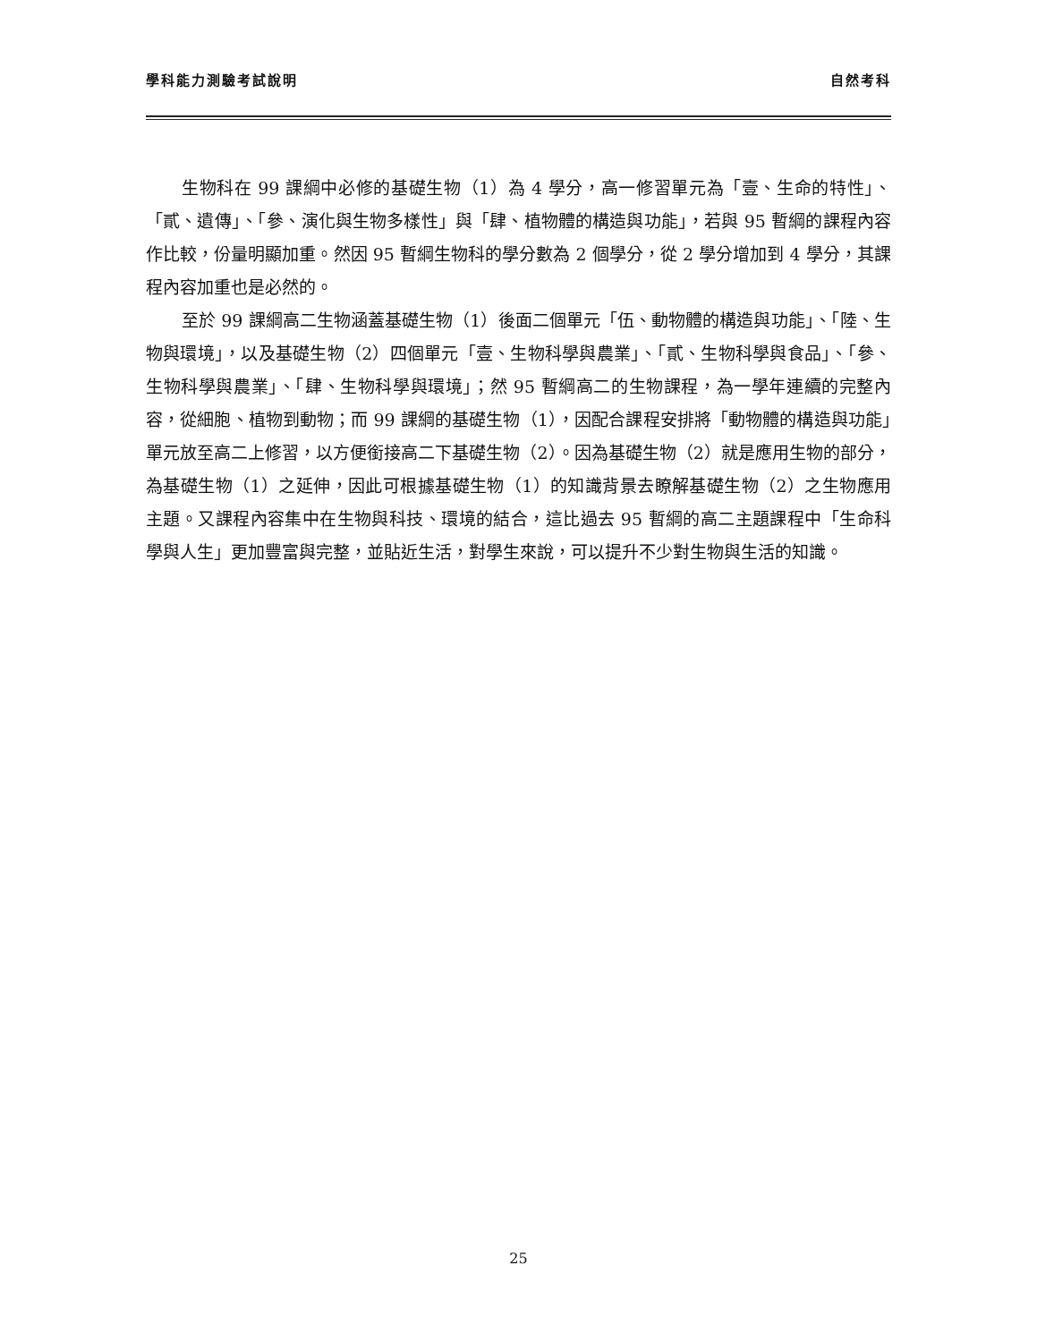學科能力測驗考試說明 自然考科
生物科在 99 課綱中必修的基礎生物（1）為 4 學分，高一修習單元為「壹、生命的特性」、「貳、遺傳」、「參、演化與生物多樣性」與「肆、植物體的構造與功能」，若與 95 暫綱的課程內容作比較，份量明顯加重。然因 95 暫綱生物科的學分數為 2 個學分，從 2 學分增加到 4 學分，其課程內容加重也是必然的。
至於 99 課綱高二生物涵蓋基礎生物（1）後面二個單元「伍、動物體的構造與功能」、「陸、生物與環境」，以及基礎生物（2）四個單元「壹、生物科學與農業」、「貳、生物科學與食品」、「參、生物科學與農業」、「肆、生物科學與環境」；然 95 暫綱高二的生物課程，為一學年連續的完整內容，從細胞、植物到動物；而 99 課綱的基礎生物（1），因配合課程安排將「動物體的構造與功能」單元放至高二上修習，以方便銜接高二下基礎生物（2）。因為基礎生物（2）就是應用生物的部分，為基礎生物（1）之延伸，因此可根據基礎生物（1）的知識背景去瞭解基礎生物（2）之生物應用主題。又課程內容集中在生物與科技、環境的結合，這比過去 95 暫綱的高二主題課程中「生命科學與人生」更加豐富與完整，並貼近生活，對學生來說，可以提升不少對生物與生活的知識。
25